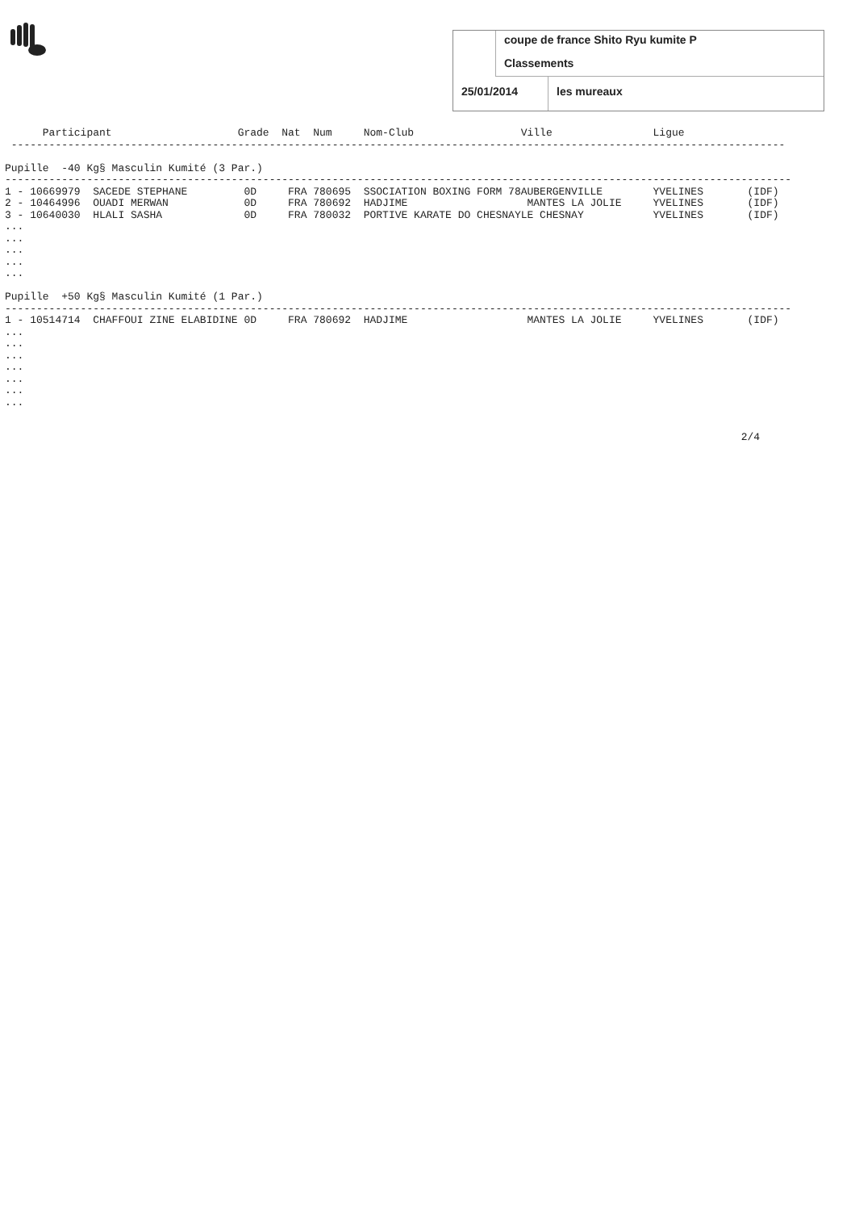coupe de france Shito Ryu kumite P
Classements
25/01/2014 les mureaux
      Participant                    Grade  Nat  Num     Nom-Club                 Ville                Ligue
 ---------------------------------------------------------------------------------------------------------------------------

Pupille  -40 Kg§ Masculin Kumité (3 Par.)
-----------------------------------------------------------------------------------------------------------------------------
1 - 10669979  SACEDE STEPHANE         0D     FRA 780695  SSOCIATION BOXING FORM 78AUBERGENVILLE        YVELINES       (IDF)
2 - 10464996  OUADI MERWAN            0D     FRA 780692  HADJIME                   MANTES LA JOLIE     YVELINES       (IDF)
3 - 10640030  HLALI SASHA             0D     FRA 780032  PORTIVE KARATE DO CHESNAYLE CHESNAY           YVELINES       (IDF)
...
...
...
...
...

Pupille  +50 Kg§ Masculin Kumité (1 Par.)
-----------------------------------------------------------------------------------------------------------------------------
1 - 10514714  CHAFFOUI ZINE ELABIDINE 0D     FRA 780692  HADJIME                   MANTES LA JOLIE     YVELINES       (IDF)
...
...
...
...
...
...
...


                                                                                                                     2/4